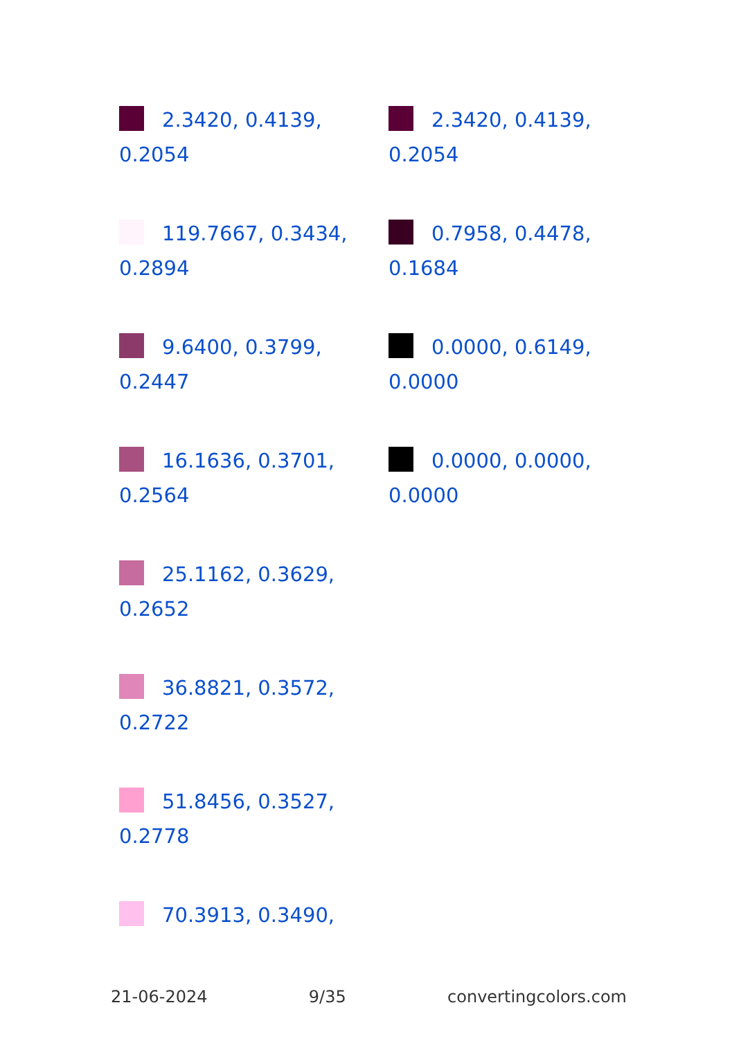2.3420, 0.4139,
0.2054
119.7667, 0.3434,
0.2894
9.6400, 0.3799,
0.2447
16.1636, 0.3701,
0.2564
25.1162, 0.3629,
0.2652
36.8821, 0.3572,
0.2722
51.8456, 0.3527,
0.2778
70.3913, 0.3490,
2.3420, 0.4139,
0.2054
0.7958, 0.4478,
0.1684
0.0000, 0.6149,
0.0000
0.0000, 0.0000,
0.0000
21-06-2024 9/35 convertingcolors.com